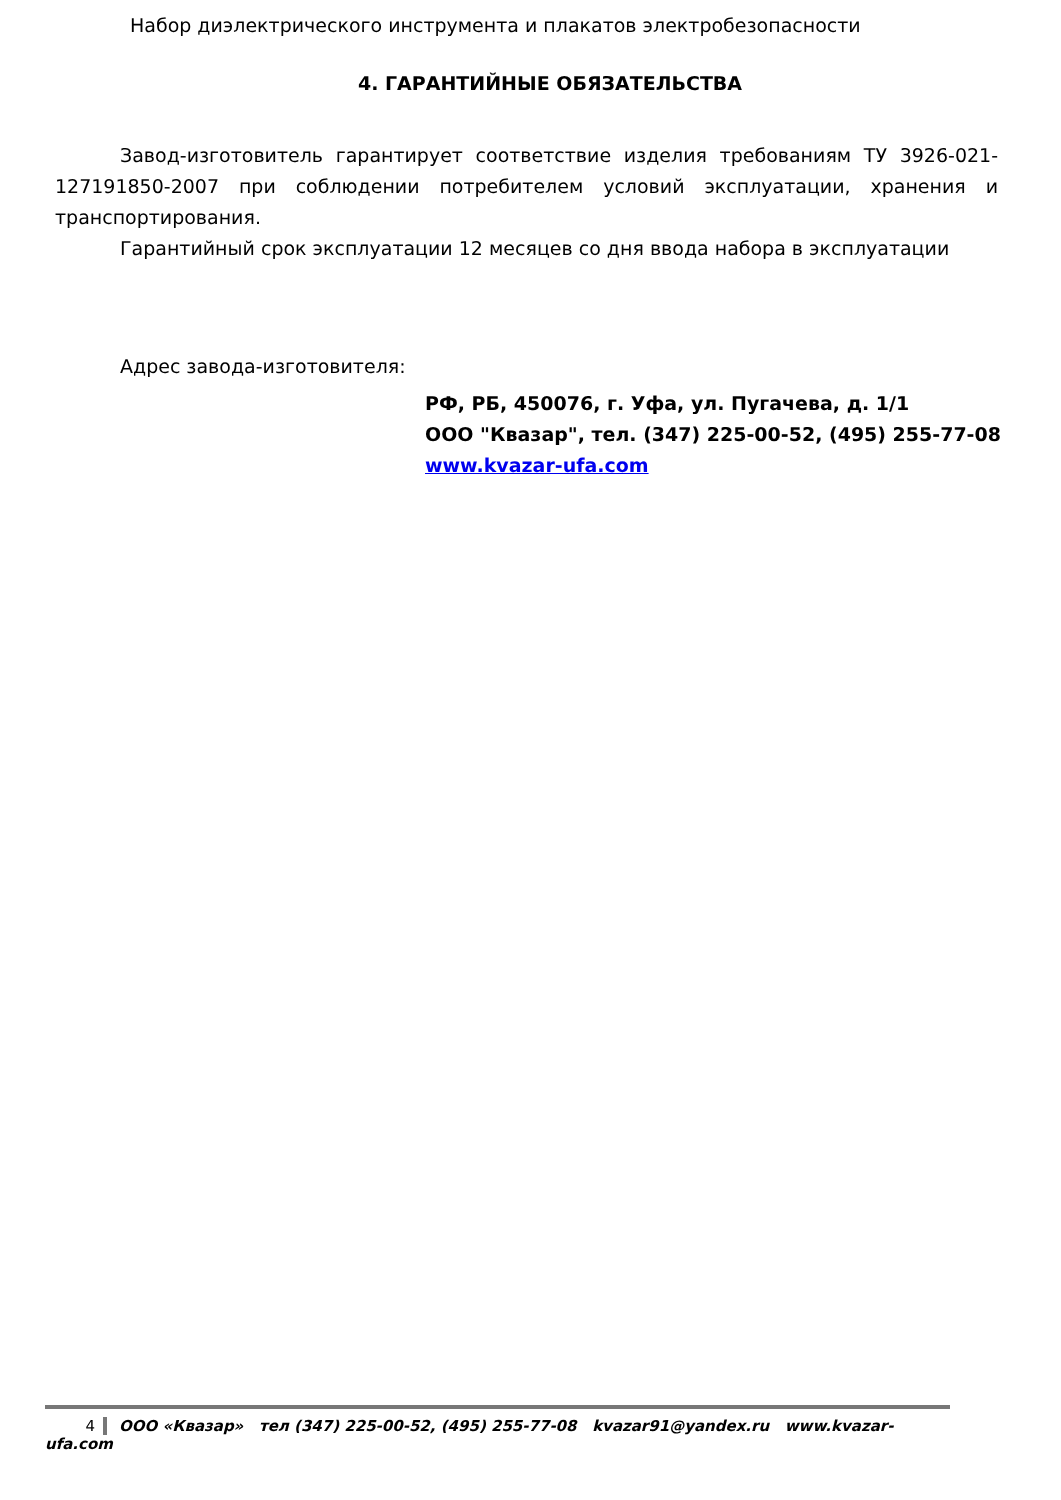Набор диэлектрического инструмента и плакатов электробезопасности
4. ГАРАНТИЙНЫЕ ОБЯЗАТЕЛЬСТВА
Завод-изготовитель гарантирует соответствие изделия требованиям ТУ 3926-021-127191850-2007 при соблюдении потребителем условий эксплуатации, хранения и транспортирования.
Гарантийный срок эксплуатации 12 месяцев со дня ввода набора в эксплуатации
Адрес завода-изготовителя:
РФ, РБ, 450076, г. Уфа, ул. Пугачева, д. 1/1
ООО "Квазар", тел. (347) 225-00-52, (495) 255-77-08
www.kvazar-ufa.com
4 ООО «Квазар» тел (347) 225-00-52, (495) 255-77-08 kvazar91@yandex.ru www.kvazar-ufa.com